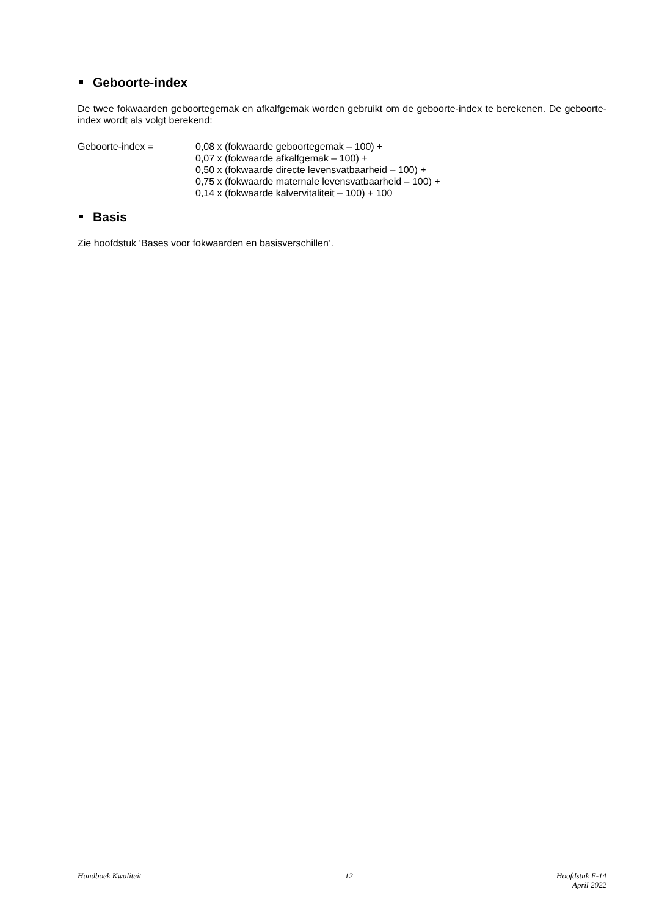Geboorte-index
De twee fokwaarden geboortegemak en afkalfgemak worden gebruikt om de geboorte-index te berekenen. De geboorte-index wordt als volgt berekend:
Geboorte-index = 0,08 x (fokwaarde geboortegemak – 100) +
0,07 x (fokwaarde afkalfgemak – 100) +
0,50 x (fokwaarde directe levensvatbaarheid – 100) +
0,75 x (fokwaarde maternale levensvatbaarheid – 100) +
0,14 x (fokwaarde kalvervitaliteit – 100) + 100
Basis
Zie hoofdstuk ‘Bases voor fokwaarden en basisverschillen’.
Handboek Kwaliteit 12 Hoofdstuk E-14
April 2022